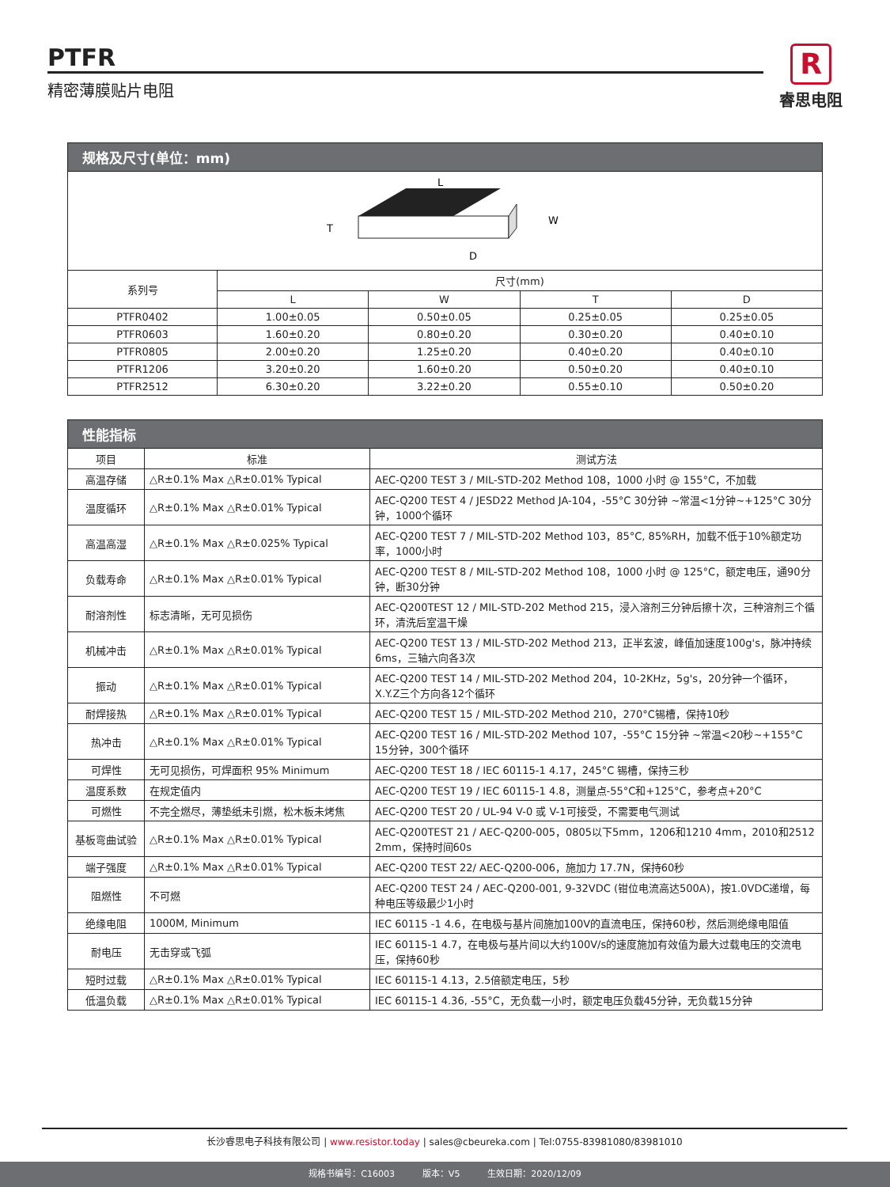PTFR
精密薄膜贴片电阻
R
睿思电阻
| 规格及尺寸(单位：mm) | | | | |
| L T W D | | | | |
| 系列号 | 尺寸(mm) | | | |
| | L | W | T | D |
| PTFR0402 | 1.00±0.05 | 0.50±0.05 | 0.25±0.05 | 0.25±0.05 |
| PTFR0603 | 1.60±0.20 | 0.80±0.20 | 0.30±0.20 | 0.40±0.10 |
| PTFR0805 | 2.00±0.20 | 1.25±0.20 | 0.40±0.20 | 0.40±0.10 |
| PTFR1206 | 3.20±0.20 | 1.60±0.20 | 0.50±0.20 | 0.40±0.10 |
| PTFR2512 | 6.30±0.20 | 3.22±0.20 | 0.55±0.10 | 0.50±0.20 |
| 性能指标 | | |
| 项目 | 标准 | 测试方法 |
| 高温存储 | △R±0.1% Max △R±0.01% Typical | AEC-Q200 TEST 3 / MIL-STD-202 Method 108，1000 小时 @ 155°C，不加载 |
| 温度循环 | △R±0.1% Max △R±0.01% Typical | AEC-Q200 TEST 4 / JESD22 Method JA-104，-55°C 30分钟 ~常温<1分钟~+125°C 30分钟，1000个循环 |
| 高温高湿 | △R±0.1% Max △R±0.025% Typical | AEC-Q200 TEST 7 / MIL-STD-202 Method 103，85°C, 85%RH，加载不低于10%额定功率，1000小时 |
| 负载寿命 | △R±0.1% Max △R±0.01% Typical | AEC-Q200 TEST 8 / MIL-STD-202 Method 108，1000 小时 @ 125°C，额定电压，通90分钟，断30分钟 |
| 耐溶剂性 | 标志清晰，无可见损伤 | AEC-Q200TEST 12 / MIL-STD-202 Method 215，浸入溶剂三分钟后擦十次，三种溶剂三个循环，清洗后室温干燥 |
| 机械冲击 | △R±0.1% Max △R±0.01% Typical | AEC-Q200 TEST 13 / MIL-STD-202 Method 213，正半玄波，峰值加速度100g's，脉冲持续6ms，三轴六向各3次 |
| 振动 | △R±0.1% Max △R±0.01% Typical | AEC-Q200 TEST 14 / MIL-STD-202 Method 204，10-2KHz，5g's，20分钟一个循环，X.Y.Z三个方向各12个循环 |
| 耐焊接热 | △R±0.1% Max △R±0.01% Typical | AEC-Q200 TEST 15 / MIL-STD-202 Method 210，270°C锡槽，保持10秒 |
| 热冲击 | △R±0.1% Max △R±0.01% Typical | AEC-Q200 TEST 16 / MIL-STD-202 Method 107，-55°C 15分钟 ~常温<20秒~+155°C 15分钟，300个循环 |
| 可焊性 | 无可见损伤，可焊面积 95% Minimum | AEC-Q200 TEST 18 / IEC 60115-1 4.17，245°C 锡槽，保持三秒 |
| 温度系数 | 在规定值内 | AEC-Q200 TEST 19 / IEC 60115-1 4.8，测量点-55°C和+125°C，参考点+20°C |
| 可燃性 | 不完全燃尽，薄垫纸未引燃，松木板未烤焦 | AEC-Q200 TEST 20 / UL-94 V-0 或 V-1可接受，不需要电气测试 |
| 基板弯曲试验 | △R±0.1% Max △R±0.01% Typical | AEC-Q200TEST 21 / AEC-Q200-005，0805以下5mm，1206和1210 4mm，2010和2512 2mm，保持时间60s |
| 端子强度 | △R±0.1% Max △R±0.01% Typical | AEC-Q200 TEST 22/ AEC-Q200-006，施加力 17.7N，保持60秒 |
| 阻燃性 | 不可燃 | AEC-Q200 TEST 24 / AEC-Q200-001, 9-32VDC (钳位电流高达500A)，按1.0VDC递增，每种电压等级最少1小时 |
| 绝缘电阻 | 1000M, Minimum | IEC 60115 -1 4.6，在电极与基片间施加100V的直流电压，保持60秒，然后测绝缘电阻值 |
| 耐电压 | 无击穿或飞弧 | IEC 60115-1 4.7，在电极与基片间以大约100V/s的速度施加有效值为最大过载电压的交流电压，保持60秒 |
| 短时过载 | △R±0.1% Max △R±0.01% Typical | IEC 60115-1 4.13，2.5倍额定电压，5秒 |
| 低温负载 | △R±0.1% Max △R±0.01% Typical | IEC 60115-1 4.36, -55°C，无负载一小时，额定电压负载45分钟，无负载15分钟 |
长沙睿思电子科技有限公司 | www.resistor.today | sales@cbeureka.com | Tel:0755-83981080/83981010
规格书编号：C16003 版本：V5 生效日期：2020/12/09